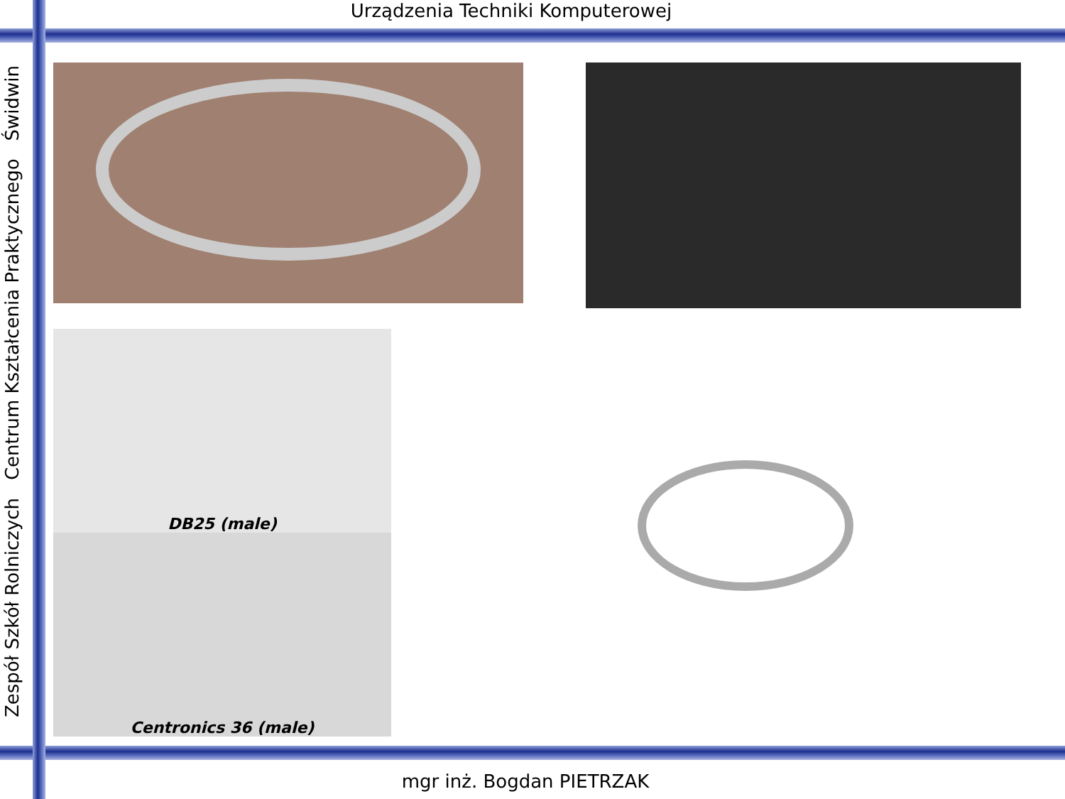Urządzenia Techniki Komputerowej
Zespół Szkół Rolniczych Centrum Kształcenia Praktycznego Świdwin
DB25 (male)
Centronics 36 (male)
mgr inż. Bogdan PIETRZAK